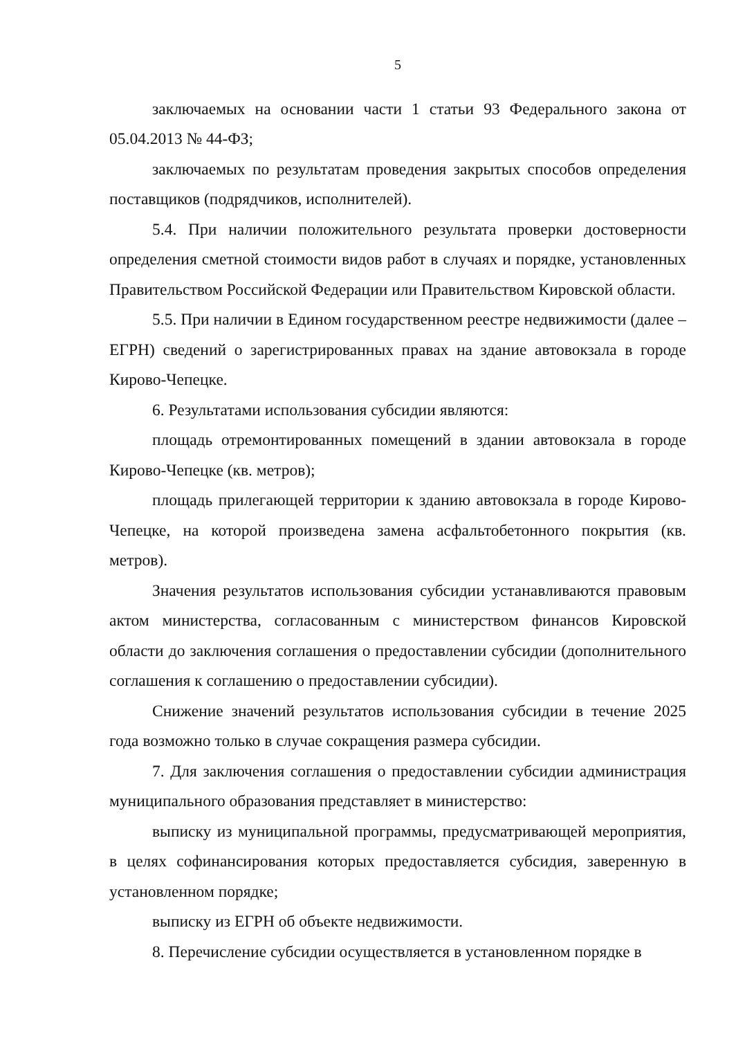5
заключаемых на основании части 1 статьи 93 Федерального закона от 05.04.2013 № 44-ФЗ;
заключаемых по результатам проведения закрытых способов определения поставщиков (подрядчиков, исполнителей).
5.4. При наличии положительного результата проверки достоверности определения сметной стоимости видов работ в случаях и порядке, установленных Правительством Российской Федерации или Правительством Кировской области.
5.5. При наличии в Едином государственном реестре недвижимости (далее – ЕГРН) сведений о зарегистрированных правах на здание автовокзала в городе Кирово-Чепецке.
6. Результатами использования субсидии являются:
площадь отремонтированных помещений в здании автовокзала в городе Кирово-Чепецке (кв. метров);
площадь прилегающей территории к зданию автовокзала в городе Кирово-Чепецке, на которой произведена замена асфальтобетонного покрытия (кв. метров).
Значения результатов использования субсидии устанавливаются правовым актом министерства, согласованным с министерством финансов Кировской области до заключения соглашения о предоставлении субсидии (дополнительного соглашения к соглашению о предоставлении субсидии).
Снижение значений результатов использования субсидии в течение 2025 года возможно только в случае сокращения размера субсидии.
7. Для заключения соглашения о предоставлении субсидии администрация муниципального образования представляет в министерство:
выписку из муниципальной программы, предусматривающей мероприятия, в целях софинансирования которых предоставляется субсидия, заверенную в установленном порядке;
выписку из ЕГРН об объекте недвижимости.
8. Перечисление субсидии осуществляется в установленном порядке в